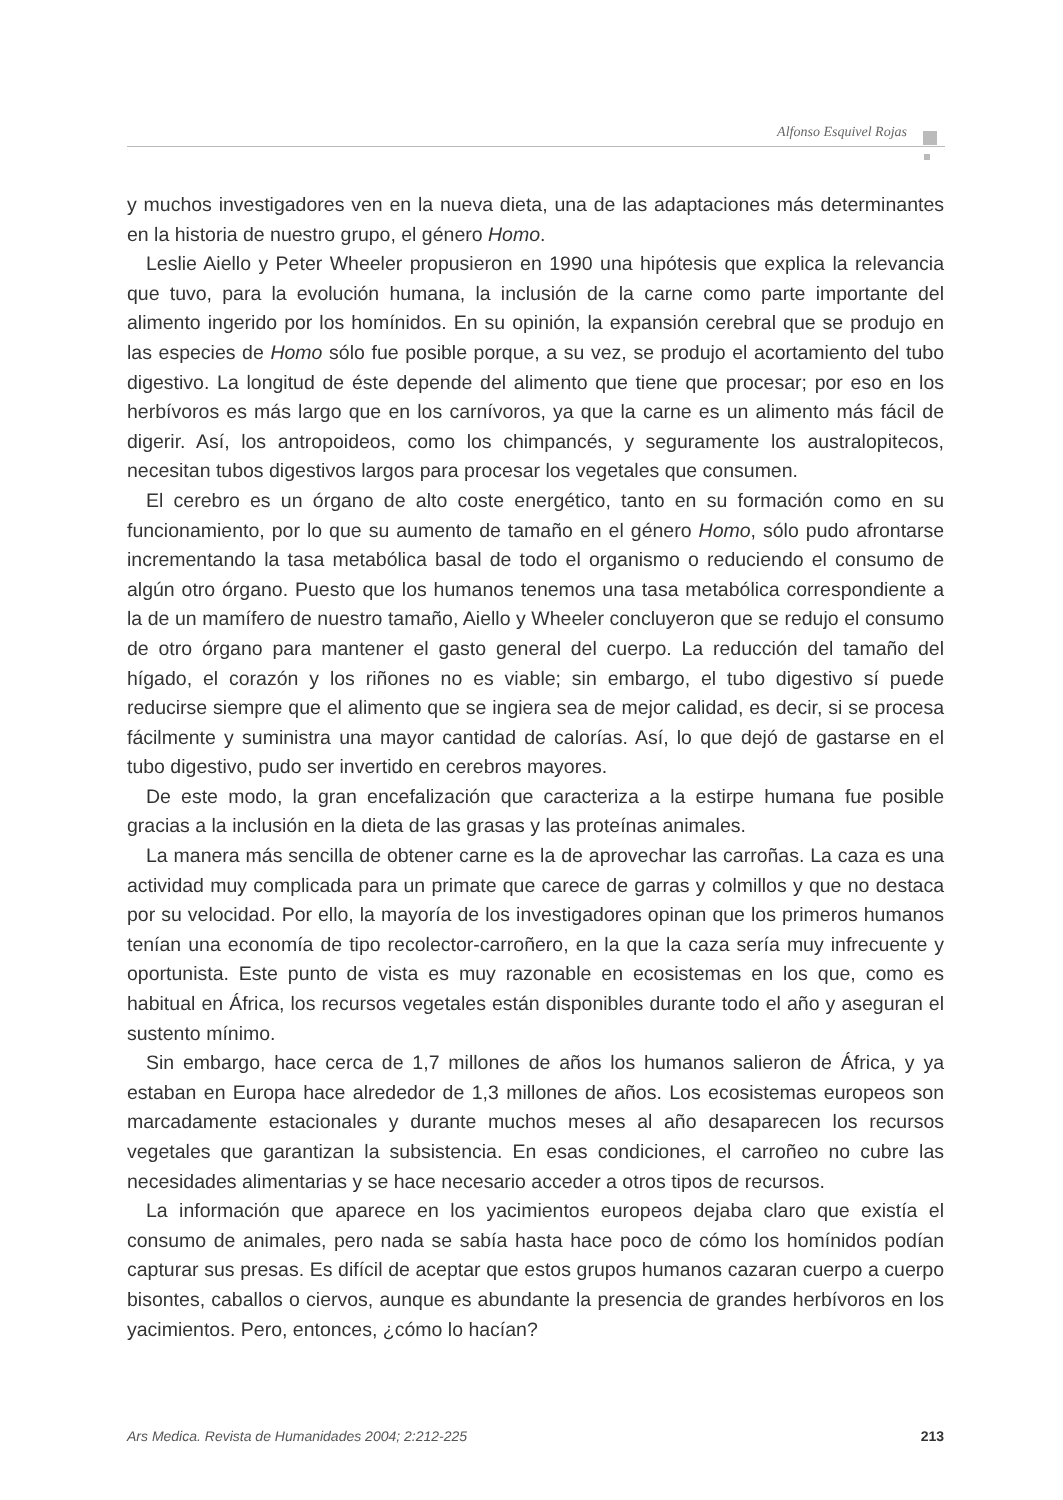Alfonso Esquivel Rojas
y muchos investigadores ven en la nueva dieta, una de las adaptaciones más determinantes en la historia de nuestro grupo, el género Homo.
Leslie Aiello y Peter Wheeler propusieron en 1990 una hipótesis que explica la relevancia que tuvo, para la evolución humana, la inclusión de la carne como parte importante del alimento ingerido por los homínidos. En su opinión, la expansión cerebral que se produjo en las especies de Homo sólo fue posible porque, a su vez, se produjo el acortamiento del tubo digestivo. La longitud de éste depende del alimento que tiene que procesar; por eso en los herbívoros es más largo que en los carnívoros, ya que la carne es un alimento más fácil de digerir. Así, los antropoideos, como los chimpancés, y seguramente los australopitecos, necesitan tubos digestivos largos para procesar los vegetales que consumen.
El cerebro es un órgano de alto coste energético, tanto en su formación como en su funcionamiento, por lo que su aumento de tamaño en el género Homo, sólo pudo afrontarse incrementando la tasa metabólica basal de todo el organismo o reduciendo el consumo de algún otro órgano. Puesto que los humanos tenemos una tasa metabólica correspondiente a la de un mamífero de nuestro tamaño, Aiello y Wheeler concluyeron que se redujo el consumo de otro órgano para mantener el gasto general del cuerpo. La reducción del tamaño del hígado, el corazón y los riñones no es viable; sin embargo, el tubo digestivo sí puede reducirse siempre que el alimento que se ingiera sea de mejor calidad, es decir, si se procesa fácilmente y suministra una mayor cantidad de calorías. Así, lo que dejó de gastarse en el tubo digestivo, pudo ser invertido en cerebros mayores.
De este modo, la gran encefalización que caracteriza a la estirpe humana fue posible gracias a la inclusión en la dieta de las grasas y las proteínas animales.
La manera más sencilla de obtener carne es la de aprovechar las carroñas. La caza es una actividad muy complicada para un primate que carece de garras y colmillos y que no destaca por su velocidad. Por ello, la mayoría de los investigadores opinan que los primeros humanos tenían una economía de tipo recolector-carroñero, en la que la caza sería muy infrecuente y oportunista. Este punto de vista es muy razonable en ecosistemas en los que, como es habitual en África, los recursos vegetales están disponibles durante todo el año y aseguran el sustento mínimo.
Sin embargo, hace cerca de 1,7 millones de años los humanos salieron de África, y ya estaban en Europa hace alrededor de 1,3 millones de años. Los ecosistemas europeos son marcadamente estacionales y durante muchos meses al año desaparecen los recursos vegetales que garantizan la subsistencia. En esas condiciones, el carroñeo no cubre las necesidades alimentarias y se hace necesario acceder a otros tipos de recursos.
La información que aparece en los yacimientos europeos dejaba claro que existía el consumo de animales, pero nada se sabía hasta hace poco de cómo los homínidos podían capturar sus presas. Es difícil de aceptar que estos grupos humanos cazaran cuerpo a cuerpo bisontes, caballos o ciervos, aunque es abundante la presencia de grandes herbívoros en los yacimientos. Pero, entonces, ¿cómo lo hacían?
Ars Medica. Revista de Humanidades 2004; 2:212-225 213